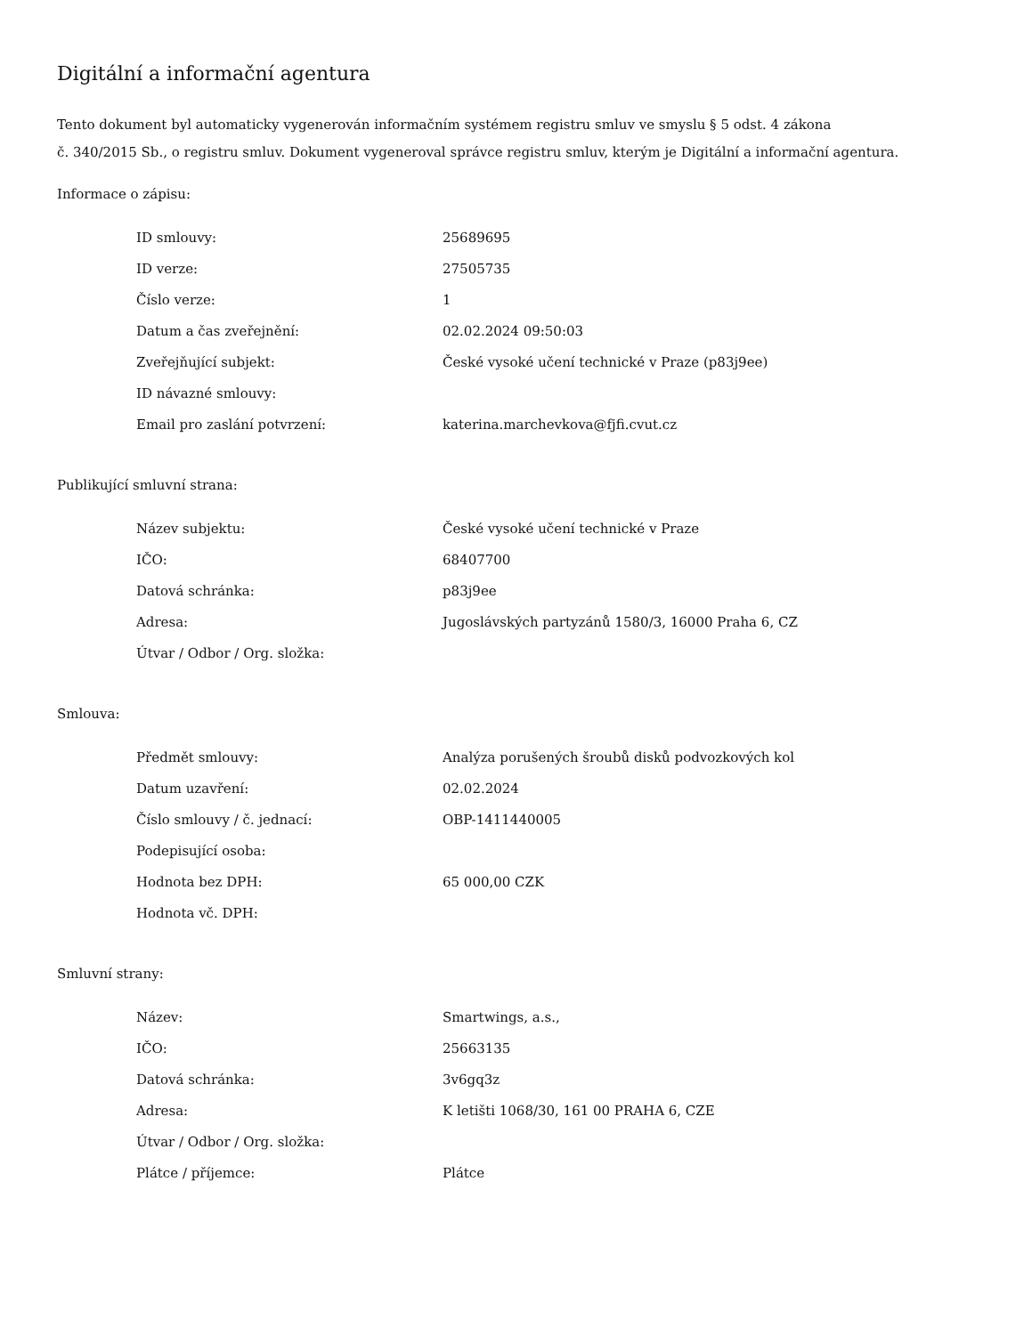Digitální a informační agentura
Tento dokument byl automaticky vygenerován informačním systémem registru smluv ve smyslu § 5 odst. 4 zákona
č. 340/2015 Sb., o registru smluv. Dokument vygeneroval správce registru smluv, kterým je Digitální a informační agentura.
Informace o zápisu:
| ID smlouvy: | 25689695 |
| ID verze: | 27505735 |
| Číslo verze: | 1 |
| Datum a čas zveřejnění: | 02.02.2024 09:50:03 |
| Zveřejňující subjekt: | České vysoké učení technické v Praze (p83j9ee) |
| ID návazné smlouvy: | |
| Email pro zaslání potvrzení: | katerina.marchevkova@fjfi.cvut.cz |
Publikující smluvní strana:
| Název subjektu: | České vysoké učení technické v Praze |
| IČO: | 68407700 |
| Datová schránka: | p83j9ee |
| Adresa: | Jugoslávských partyzánů 1580/3, 16000 Praha 6, CZ |
| Útvar / Odbor / Org. složka: | |
Smlouva:
| Předmět smlouvy: | Analýza porušených šroubů disků podvozkových kol |
| Datum uzavření: | 02.02.2024 |
| Číslo smlouvy / č. jednací: | OBP-1411440005 |
| Podepisující osoba: | |
| Hodnota bez DPH: | 65 000,00 CZK |
| Hodnota vč. DPH: | |
Smluvní strany:
| Název: | Smartwings, a.s., |
| IČO: | 25663135 |
| Datová schránka: | 3v6gq3z |
| Adresa: | K letišti 1068/30, 161 00 PRAHA 6, CZE |
| Útvar / Odbor / Org. složka: | |
| Plátce / příjemce: | Plátce |